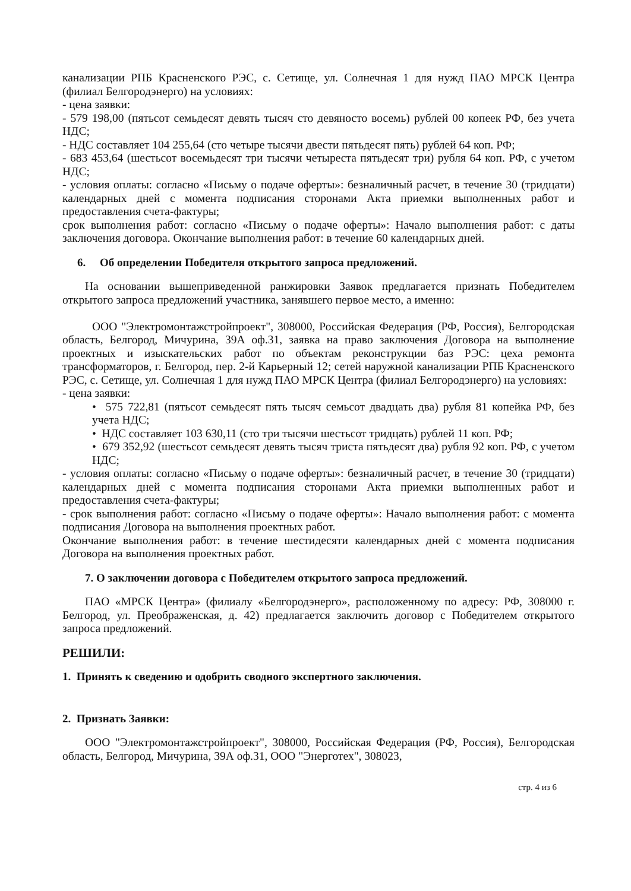канализации РПБ Красненского РЭС, с. Сетище, ул. Солнечная 1 для нужд ПАО МРСК Центра (филиал Белгородэнерго) на условиях:
- цена заявки:
- 579 198,00 (пятьсот семьдесят девять тысяч сто девяносто восемь) рублей 00 копеек РФ, без учета НДС;
- НДС составляет 104 255,64 (сто четыре тысячи двести пятьдесят пять) рублей 64 коп. РФ;
- 683 453,64 (шестьсот восемьдесят три тысячи четыреста пятьдесят три) рубля 64 коп. РФ, с учетом НДС;
- условия оплаты: согласно «Письму о подаче оферты»: безналичный расчет, в течение 30 (тридцати) календарных дней с момента подписания сторонами Акта приемки выполненных работ и предоставления счета-фактуры;
срок выполнения работ: согласно «Письму о подаче оферты»: Начало выполнения работ: с даты заключения договора. Окончание выполнения работ: в течение 60 календарных дней.
6. Об определении Победителя открытого запроса предложений.
На основании вышеприведенной ранжировки Заявок предлагается признать Победителем открытого запроса предложений участника, занявшего первое место, а именно:
ООО "Электромонтажстройпроект", 308000, Российская Федерация (РФ, Россия), Белгородская область, Белгород, Мичурина, 39А оф.31, заявка на право заключения Договора на выполнение проектных и изыскательских работ по объектам реконструкции баз РЭС: цеха ремонта трансформаторов, г. Белгород, пер. 2-й Карьерный 12; сетей наружной канализации РПБ Красненского РЭС, с. Сетище, ул. Солнечная 1 для нужд ПАО МРСК Центра (филиал Белгородэнерго) на условиях:
- цена заявки:
• 575 722,81 (пятьсот семьдесят пять тысяч семьсот двадцать два) рубля 81 копейка РФ, без учета НДС;
• НДС составляет 103 630,11 (сто три тысячи шестьсот тридцать) рублей 11 коп. РФ;
• 679 352,92 (шестьсот семьдесят девять тысяч триста пятьдесят два) рубля 92 коп. РФ, с учетом НДС;
- условия оплаты: согласно «Письму о подаче оферты»: безналичный расчет, в течение 30 (тридцати) календарных дней с момента подписания сторонами Акта приемки выполненных работ и предоставления счета-фактуры;
- срок выполнения работ: согласно «Письму о подаче оферты»: Начало выполнения работ: с момента подписания Договора на выполнения проектных работ.
Окончание выполнения работ: в течение шестидесяти календарных дней с момента подписания Договора на выполнения проектных работ.
7. О заключении договора с Победителем открытого запроса предложений.
ПАО «МРСК Центра» (филиалу «Белгородэнерго», расположенному по адресу: РФ, 308000 г. Белгород, ул. Преображенская, д. 42) предлагается заключить договор с Победителем открытого запроса предложений.
РЕШИЛИ:
1. Принять к сведению и одобрить сводного экспертного заключения.
2. Признать Заявки:
ООО "Электромонтажстройпроект", 308000, Российская Федерация (РФ, Россия), Белгородская область, Белгород, Мичурина, 39А оф.31, ООО "Энерготех", 308023,
стр. 4 из 6